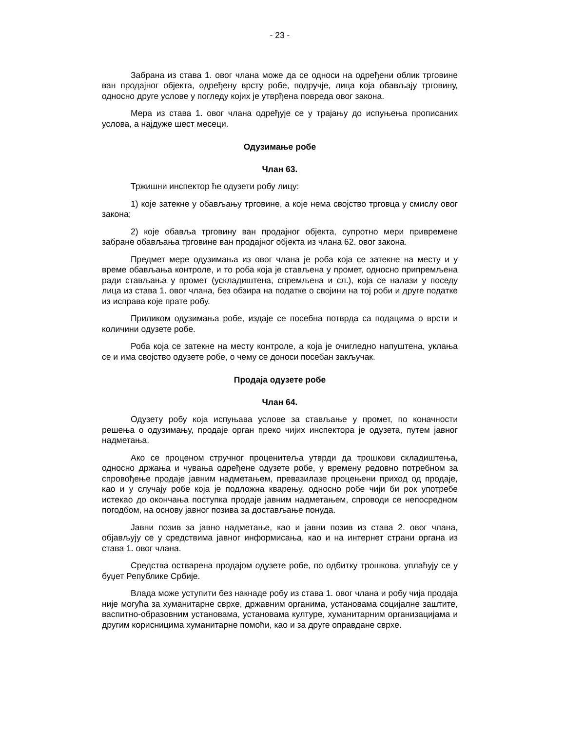- 23 -
Забрана из става 1. овог члана може да се односи на одређени облик трговине ван продајног објекта, одређену врсту робе, подручје, лица која обављају трговину, односно друге услове у погледу којих је утврђена повреда овог закона.
Мера из става 1. овог члана одређује се у трајању до испуњења прописаних услова, а најдуже шест месеци.
Одузимање робе
Члан 63.
Тржишни инспектор ће одузети робу лицу:
1) које затекне у обављању трговине, а које нема својство трговца у смислу овог закона;
2) које обавља трговину ван продајног објекта, супротно мери привремене забране обављања трговине ван продајног објекта из члана 62. овог закона.
Предмет мере одузимања из овог члана је роба која се затекне на месту и у време обављања контроле, и то роба која је стављена у промет, односно припремљена ради стављања у промет (ускладиштена, спремљена и сл.), која се налази у поседу лица из става 1. овог члана, без обзира на податке о својини на тој роби и друге податке из исправа које прате робу.
Приликом одузимања робе, издаје се посебна потврда са подацима о врсти и количини одузете робе.
Роба која се затекне на месту контроле, а која је очигледно напуштена, уклања се и има својство одузете робе, о чему се доноси посебан закључак.
Продаја одузете робе
Члан 64.
Одузету робу која испуњава услове за стављање у промет, по коначности решења о одузимању, продаје орган преко чијих инспектора је одузета, путем јавног надметања.
Ако се проценом стручног проценитеља утврди да трошкови складиштења, односно држања и чувања одређене одузете робе, у времену редовно потребном за спровођење продаје јавним надметањем, превазилазе процењени приход од продаје, као и у случају робе која је подложна кварењу, односно робе чији би рок употребе истекао до окончања поступка продаје јавним надметањем, спроводи се непосредном погодбом, на основу јавног позива за достављање понуда.
Јавни позив за јавно надметање, као и јавни позив из става 2. овог члана, објављују се у средствима јавног информисања, као и на интернет страни органа из става 1. овог члана.
Средства остварена продајом одузете робе, по одбитку трошкова, уплаћују се у буџет Републике Србије.
Влада може уступити без накнаде робу из става 1. овог члана и робу чија продаја није могућа за хуманитарне сврхе, државним органима, установама социјалне заштите, васпитно-образовним установама, установама културе, хуманитарним организацијама и другим корисницима хуманитарне помоћи, као и за друге оправдане сврхе.